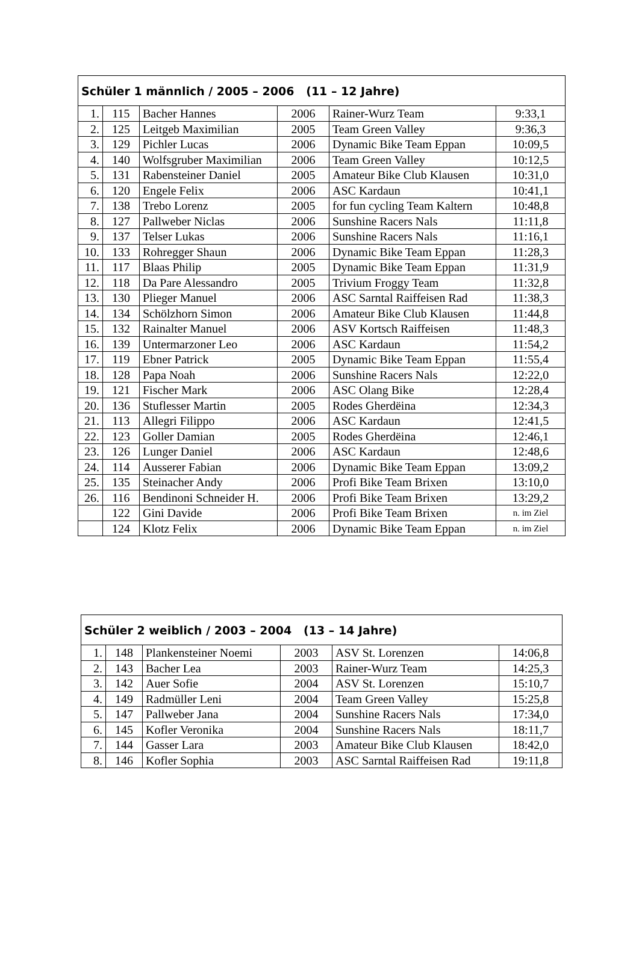| Schüler 1 männlich / 2005 – 2006 (11 – 12 Jahre) | | | | | |
| --- | --- | --- | --- | --- | --- |
| 1. | 115 | Bacher Hannes | 2006 | Rainer-Wurz Team | 9:33,1 |
| 2. | 125 | Leitgeb Maximilian | 2005 | Team Green Valley | 9:36,3 |
| 3. | 129 | Pichler Lucas | 2006 | Dynamic Bike Team Eppan | 10:09,5 |
| 4. | 140 | Wolfsgruber Maximilian | 2006 | Team Green Valley | 10:12,5 |
| 5. | 131 | Rabensteiner Daniel | 2005 | Amateur Bike Club Klausen | 10:31,0 |
| 6. | 120 | Engele Felix | 2006 | ASC Kardaun | 10:41,1 |
| 7. | 138 | Trebo Lorenz | 2005 | for fun cycling Team Kaltern | 10:48,8 |
| 8. | 127 | Pallweber Niclas | 2006 | Sunshine Racers Nals | 11:11,8 |
| 9. | 137 | Telser Lukas | 2006 | Sunshine Racers Nals | 11:16,1 |
| 10. | 133 | Rohregger Shaun | 2006 | Dynamic Bike Team Eppan | 11:28,3 |
| 11. | 117 | Blaas Philip | 2005 | Dynamic Bike Team Eppan | 11:31,9 |
| 12. | 118 | Da Pare Alessandro | 2005 | Trivium Froggy Team | 11:32,8 |
| 13. | 130 | Plieger Manuel | 2006 | ASC Sarntal Raiffeisen Rad | 11:38,3 |
| 14. | 134 | Schölzhorn Simon | 2006 | Amateur Bike Club Klausen | 11:44,8 |
| 15. | 132 | Rainalter Manuel | 2006 | ASV Kortsch Raiffeisen | 11:48,3 |
| 16. | 139 | Untermarzoner Leo | 2006 | ASC Kardaun | 11:54,2 |
| 17. | 119 | Ebner Patrick | 2005 | Dynamic Bike Team Eppan | 11:55,4 |
| 18. | 128 | Papa Noah | 2006 | Sunshine Racers Nals | 12:22,0 |
| 19. | 121 | Fischer Mark | 2006 | ASC Olang Bike | 12:28,4 |
| 20. | 136 | Stuflesser Martin | 2005 | Rodes Gherdëina | 12:34,3 |
| 21. | 113 | Allegri Filippo | 2006 | ASC Kardaun | 12:41,5 |
| 22. | 123 | Goller Damian | 2005 | Rodes Gherdëina | 12:46,1 |
| 23. | 126 | Lunger Daniel | 2006 | ASC Kardaun | 12:48,6 |
| 24. | 114 | Ausserer Fabian | 2006 | Dynamic Bike Team Eppan | 13:09,2 |
| 25. | 135 | Steinacher Andy | 2006 | Profi Bike Team Brixen | 13:10,0 |
| 26. | 116 | Bendinoni Schneider H. | 2006 | Profi Bike Team Brixen | 13:29,2 |
| | 122 | Gini Davide | 2006 | Profi Bike Team Brixen | n. im Ziel |
| | 124 | Klotz Felix | 2006 | Dynamic Bike Team Eppan | n. im Ziel |
| Schüler 2 weiblich / 2003 – 2004 (13 – 14 Jahre) | | | | | |
| --- | --- | --- | --- | --- | --- |
| 1. | 148 | Plankensteiner Noemi | 2003 | ASV St. Lorenzen | 14:06,8 |
| 2. | 143 | Bacher Lea | 2003 | Rainer-Wurz Team | 14:25,3 |
| 3. | 142 | Auer Sofie | 2004 | ASV St. Lorenzen | 15:10,7 |
| 4. | 149 | Radmüller Leni | 2004 | Team Green Valley | 15:25,8 |
| 5. | 147 | Pallweber Jana | 2004 | Sunshine Racers Nals | 17:34,0 |
| 6. | 145 | Kofler Veronika | 2004 | Sunshine Racers Nals | 18:11,7 |
| 7. | 144 | Gasser Lara | 2003 | Amateur Bike Club Klausen | 18:42,0 |
| 8. | 146 | Kofler Sophia | 2003 | ASC Sarntal Raiffeisen Rad | 19:11,8 |